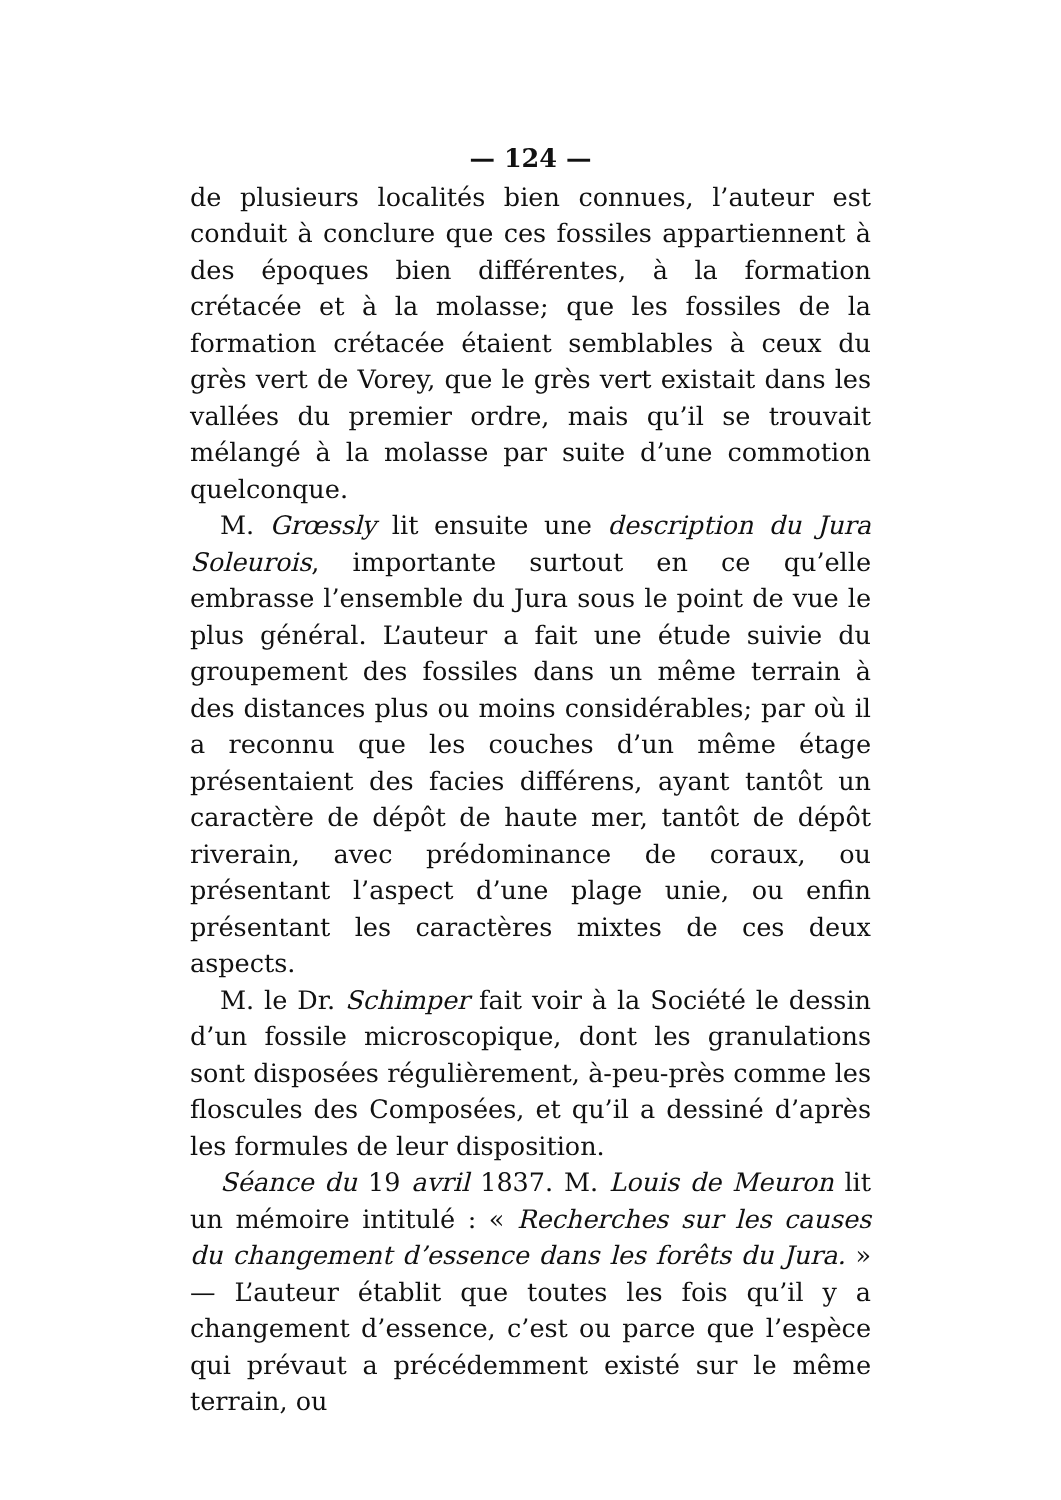— 124 —
de plusieurs localités bien connues, l’auteur est conduit à conclure que ces fossiles appartiennent à des époques bien différentes, à la formation crétacée et à la molasse; que les fossiles de la formation crétacée étaient semblables à ceux du grès vert de Vorey, que le grès vert existait dans les vallées du premier ordre, mais qu’il se trouvait mélangé à la molasse par suite d’une commotion quelconque.
M. Grœssly lit ensuite une description du Jura Soleurois, importante surtout en ce qu’elle embrasse l’ensemble du Jura sous le point de vue le plus général. L’auteur a fait une étude suivie du groupement des fossiles dans un même terrain à des distances plus ou moins considérables; par où il a reconnu que les couches d’un même étage présentaient des facies différens, ayant tantôt un caractère de dépôt de haute mer, tantôt de dépôt riverain, avec prédominance de coraux, ou présentant l’aspect d’une plage unie, ou enfin présentant les caractères mixtes de ces deux aspects.
M. le Dr. Schimper fait voir à la Société le dessin d’un fossile microscopique, dont les granulations sont disposées régulièrement, à-peu-près comme les floscules des Composées, et qu’il a dessiné d’après les formules de leur disposition.
Séance du 19 avril 1837. M. Louis de Meuron lit un mémoire intitulé : « Recherches sur les causes du changement d’essence dans les forêts du Jura. » — L’auteur établit que toutes les fois qu’il y a changement d’essence, c’est ou parce que l’espèce qui prévaut a précédemment existé sur le même terrain, ou